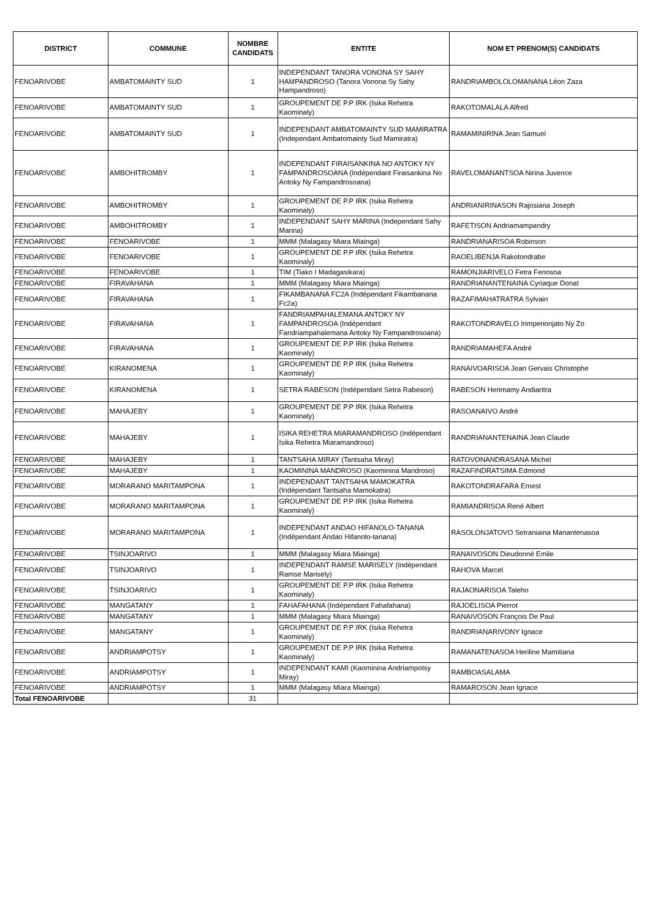| DISTRICT | COMMUNE | NOMBRE CANDIDATS | ENTITE | NOM ET PRENOM(S) CANDIDATS |
| --- | --- | --- | --- | --- |
| FENOARIVOBE | AMBATOMAINTY SUD | 1 | INDEPENDANT TANORA VONONA SY SAHY HAMPANDROSO (Tanora Vonona Sy Sahy Hampandroso) | RANDRIAMBOLOLOMANANA Léon Zaza |
| FENOARIVOBE | AMBATOMAINTY SUD | 1 | GROUPEMENT DE P.P IRK (Isika Rehetra Kaominaly) | RAKOTOMALALA Alfred |
| FENOARIVOBE | AMBATOMAINTY SUD | 1 | INDEPENDANT AMBATOMAINTY SUD MAMIRATRA (Independant Ambatomainty Sud Mamiratra) | RAMAMINIRINA Jean Samuel |
| FENOARIVOBE | AMBOHITROMBY | 1 | INDEPENDANT FIRAISANKINA NO ANTOKY NY FAMPANDROSOANA (Indépendant Firaisankina No Antoky Ny Fampandrosoana) | RAVELOMANANTSOA Nirina Juvence |
| FENOARIVOBE | AMBOHITROMBY | 1 | GROUPEMENT DE P.P IRK (Isika Rehetra Kaominaly) | ANDRIANIRINASON Rajosiana Joseph |
| FENOARIVOBE | AMBOHITROMBY | 1 | INDEPENDANT SAHY MARINA (Independant Sahy Marina) | RAFETISON Andriamampandry |
| FENOARIVOBE | FENOARIVOBE | 1 | MMM (Malagasy Miara Miainga) | RANDRIANARISOA Robinson |
| FENOARIVOBE | FENOARIVOBE | 1 | GROUPEMENT DE P.P IRK (Isika Rehetra Kaominaly) | RAOELIBENJA Rakotondrabe |
| FENOARIVOBE | FENOARIVOBE | 1 | TIM (Tiako I Madagasikara) | RAMONJIARIVELO Fetra Fenosoa |
| FENOARIVOBE | FIRAVAHANA | 1 | MMM (Malagasy Miara Miainga) | RANDRIANANTENAINA Cyriaque Donat |
| FENOARIVOBE | FIRAVAHANA | 1 | FIKAMBANANA FC2A (Indépendant Fikambanana Fc2a) | RAZAFIMAHATRATRA Sylvain |
| FENOARIVOBE | FIRAVAHANA | 1 | FANDRIAMPAHALEMANA ANTOKY NY FAMPANDROSOA (Indépendant Fandriampahalemana Antoky Ny Fampandrosoana) | RAKOTONDRAVELO Irimpenonjato Ny Zo |
| FENOARIVOBE | FIRAVAHANA | 1 | GROUPEMENT DE P.P IRK (Isika Rehetra Kaominaly) | RANDRIAMAHEFA André |
| FENOARIVOBE | KIRANOMENA | 1 | GROUPEMENT DE P.P IRK (Isika Rehetra Kaominaly) | RANAIVOARISOA Jean Gervais Christophe |
| FENOARIVOBE | KIRANOMENA | 1 | SETRA RABESON (Indépendant Setra Rabeson) | RABESON Herimamy Andiaritra |
| FENOARIVOBE | MAHAJEBY | 1 | GROUPEMENT DE P.P IRK (Isika Rehetra Kaominaly) | RASOANAIVO André |
| FENOARIVOBE | MAHAJEBY | 1 | ISIKA REHETRA MIARAMANDROSO (Indépendant Isika Rehetra Miaramandroso) | RANDRIANANTENAINA Jean Claude |
| FENOARIVOBE | MAHAJEBY | 1 | TANTSAHA MIRAY (Tantsaha Miray) | RATOVONANDRASANA Michel |
| FENOARIVOBE | MAHAJEBY | 1 | KAOMININA MANDROSO (Kaominina Mandroso) | RAZAFINDRATSIMA Edmond |
| FENOARIVOBE | MORARANO MARITAMPONA | 1 | INDEPENDANT TANTSAHA MAMOKATRA (Indépendant Tantsaha Mamokatra) | RAKOTONDRAFARA Ernest |
| FENOARIVOBE | MORARANO MARITAMPONA | 1 | GROUPEMENT DE P.P IRK (Isika Rehetra Kaominaly) | RAMIANDRISOA René Albert |
| FENOARIVOBE | MORARANO MARITAMPONA | 1 | INDEPENDANT ANDAO HIFANOLO-TANANA (Indépendant Andao Hifanolo-tanana) | RASOLONJATOVO Setraniaina Manantenasoa |
| FENOARIVOBE | TSINJOARIVO | 1 | MMM (Malagasy Miara Miainga) | RANAIVOSON Dieudonné Emile |
| FENOARIVOBE | TSINJOARIVO | 1 | INDEPENDANT RAMSE MARISELY (Indépendant Ramse Marisely) | RAHOVA Marcel |
| FENOARIVOBE | TSINJOARIVO | 1 | GROUPEMENT DE P.P IRK (Isika Rehetra Kaominaly) | RAJAONARISOA Taleho |
| FENOARIVOBE | MANGATANY | 1 | FAHAFAHANA (Indépendant Fahafahana) | RAJOELISOA Pierrot |
| FENOARIVOBE | MANGATANY | 1 | MMM (Malagasy Miara Miainga) | RANAIVOSON François De Paul |
| FENOARIVOBE | MANGATANY | 1 | GROUPEMENT DE P.P IRK (Isika Rehetra Kaominaly) | RANDRIANARIVONY Ignace |
| FENOARIVOBE | ANDRIAMPOTSY | 1 | GROUPEMENT DE P.P IRK (Isika Rehetra Kaominaly) | RAMANATENASOA Heriline Mamitiana |
| FENOARIVOBE | ANDRIAMPOTSY | 1 | INDEPENDANT KAMI (Kaominina Andriampotsy Miray) | RAMBOASALAMA |
| FENOARIVOBE | ANDRIAMPOTSY | 1 | MMM (Malagasy Miara Miainga) | RAMAROSON Jean Ignace |
| Total FENOARIVOBE | | 31 | | |